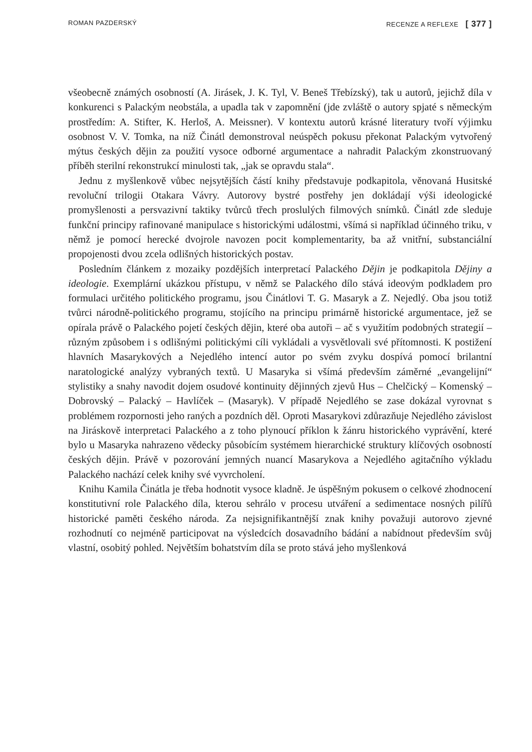ROMAN PAZDERSKÝ RECENZE A REFLEXE [ 377 ]
všeobecně známých osobností (A. Jirásek, J. K. Tyl, V. Beneš Třebízský), tak u autorů, jejichž díla v konkurenci s Palackým neobstála, a upadla tak v zapomnění (jde zvláště o autory spjaté s německým prostředím: A. Stifter, K. Herloš, A. Meissner). V kontextu autorů krásné literatury tvoří výjimku osobnost V. V. Tomka, na níž Činátl demonstroval neúspěch pokusu překonat Palackým vytvořený mýtus českých dějin za použití vysoce odborné argumentace a nahradit Palackým zkonstruovaný příběh sterilní rekonstrukcí minulosti tak, „jak se opravdu stala“.
Jednu z myšlenkově vůbec nejsytějších částí knihy představuje podkapitola, věnovaná Husitské revoluční trilogii Otakara Vávry. Autorovy bystré postřehy jen dokládají výši ideologické promyšlenosti a persvazivní taktiky tvůrců třech proslulých filmových snímků. Činátl zde sleduje funkční principy rafinované manipulace s historickými událostmi, všímá si například účinného triku, v němž je pomocí herecké dvojrole navozen pocit komplementarity, ba až vnitřní, substanciální propojenosti dvou zcela odlišných historických postav.
Posledním článkem z mozaiky pozdějších interpretací Palackého Dějin je podkapitola Dějiny a ideologie. Exemplární ukázkou přístupu, v němž se Palackého dílo stává ideovým podkladem pro formulaci určitého politického programu, jsou Činátlovi T. G. Masaryk a Z. Nejedlý. Oba jsou totiž tvůrci národně-politického programu, stojícího na principu primárně historické argumentace, jež se opírala právě o Palackého pojetí českých dějin, které oba autoři – ač s využitím podobných strategií – různým způsobem i s odlišnými politickými cíli vykládali a vysvětlovali své přítomnosti. K postižení hlavních Masarykových a Nejedlého intencí autor po svém zvyku dospívá pomocí brilantní naratologické analýzy vybraných textů. U Masaryka si všímá především záměrné „evangelijní“ stylistiky a snahy navodit dojem osudové kontinuity dějinných zjevů Hus – Chelčický – Komenský – Dobrovský – Palacký – Havlíček – (Masaryk). V případě Nejedlého se zase dokázal vyrovnat s problémem rozpornosti jeho raných a pozdních děl. Oproti Masarykovi zdůrazňuje Nejedlého závislost na Jiráskově interpretaci Palackého a z toho plynoucí příklon k žánru historického vyprávění, které bylo u Masaryka nahrazeno vědecky působícím systémem hierarchické struktury klíčových osobností českých dějin. Právě v pozorování jemných nuancí Masarykova a Nejedlého agitačního výkladu Palackého nachází celek knihy své vyvrcholení.
Knihu Kamila Činátla je třeba hodnotit vysoce kladně. Je úspěšným pokusem o celkové zhodnocení konstitutivní role Palackého díla, kterou sehrálo v procesu utváření a sedimentace nosných pilířů historické paměti českého národa. Za nejsignifikantnější znak knihy považuji autorovo zjevné rozhodnutí co nejméně participovat na výsledcích dosavadního bádání a nabídnout především svůj vlastní, osobitý pohled. Největším bohatstvím díla se proto stává jeho myšlenková